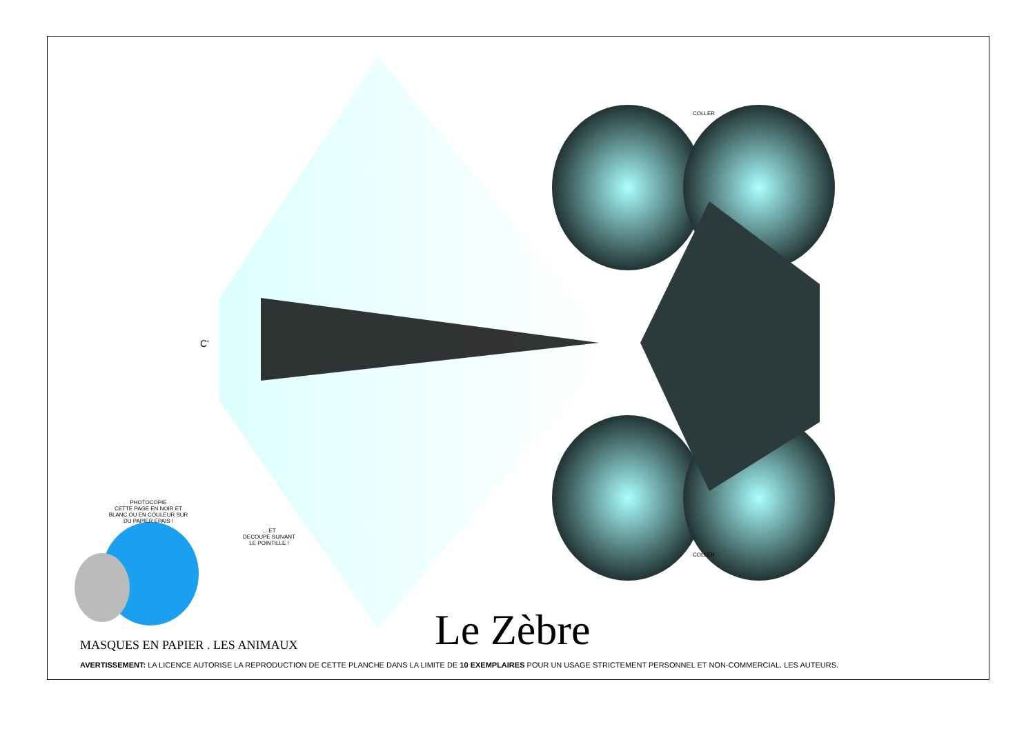PHOTOCOPIE
CETTE PAGE EN NOIR ET
BLANC OU EN COULEUR SUR
DU PAPIER EPAIS !
... ET
DECOUPE SUIVANT
LE POINTILLE !
COLLER
COLLER
C'
Le Zèbre
MASQUES EN PAPIER . LES ANIMAUX
AVERTISSEMENT: LA LICENCE AUTORISE LA REPRODUCTION DE CETTE PLANCHE DANS LA LIMITE DE 10 EXEMPLAIRES POUR UN USAGE STRICTEMENT PERSONNEL ET NON-COMMERCIAL. LES AUTEURS.